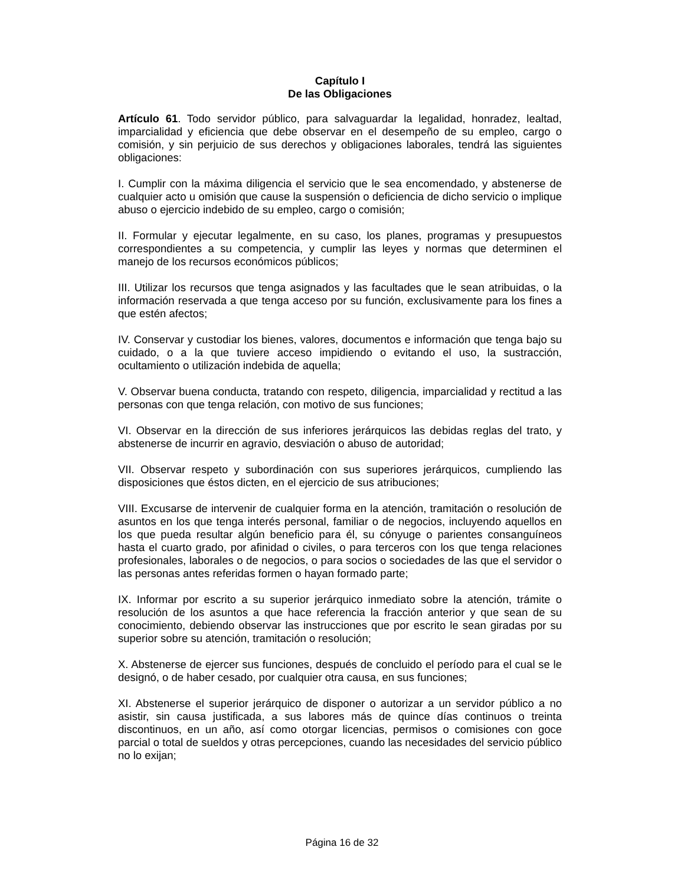Capítulo I
De las Obligaciones
Artículo 61. Todo servidor público, para salvaguardar la legalidad, honradez, lealtad, imparcialidad y eficiencia que debe observar en el desempeño de su empleo, cargo o comisión, y sin perjuicio de sus derechos y obligaciones laborales, tendrá las siguientes obligaciones:
I. Cumplir con la máxima diligencia el servicio que le sea encomendado, y abstenerse de cualquier acto u omisión que cause la suspensión o deficiencia de dicho servicio o implique abuso o ejercicio indebido de su empleo, cargo o comisión;
II. Formular y ejecutar legalmente, en su caso, los planes, programas y presupuestos correspondientes a su competencia, y cumplir las leyes y normas que determinen el manejo de los recursos económicos públicos;
III. Utilizar los recursos que tenga asignados y las facultades que le sean atribuidas, o la información reservada a que tenga acceso por su función, exclusivamente para los fines a que estén afectos;
IV. Conservar y custodiar los bienes, valores, documentos e información que tenga bajo su cuidado, o a la que tuviere acceso impidiendo o evitando el uso, la sustracción, ocultamiento o utilización indebida de aquella;
V. Observar buena conducta, tratando con respeto, diligencia, imparcialidad y rectitud a las personas con que tenga relación, con motivo de sus funciones;
VI. Observar en la dirección de sus inferiores jerárquicos las debidas reglas del trato, y abstenerse de incurrir en agravio, desviación o abuso de autoridad;
VII. Observar respeto y subordinación con sus superiores jerárquicos, cumpliendo las disposiciones que éstos dicten, en el ejercicio de sus atribuciones;
VIII. Excusarse de intervenir de cualquier forma en la atención, tramitación o resolución de asuntos en los que tenga interés personal, familiar o de negocios, incluyendo aquellos en los que pueda resultar algún beneficio para él, su cónyuge o parientes consanguíneos hasta el cuarto grado, por afinidad o civiles, o para terceros con los que tenga relaciones profesionales, laborales o de negocios, o para socios o sociedades de las que el servidor o las personas antes referidas formen o hayan formado parte;
IX. Informar por escrito a su superior jerárquico inmediato sobre la atención, trámite o resolución de los asuntos a que hace referencia la fracción anterior y que sean de su conocimiento, debiendo observar las instrucciones que por escrito le sean giradas por su superior sobre su atención, tramitación o resolución;
X. Abstenerse de ejercer sus funciones, después de concluido el período para el cual se le designó, o de haber cesado, por cualquier otra causa, en sus funciones;
XI. Abstenerse el superior jerárquico de disponer o autorizar a un servidor público a no asistir, sin causa justificada, a sus labores más de quince días continuos o treinta discontinuos, en un año, así como otorgar licencias, permisos o comisiones con goce parcial o total de sueldos y otras percepciones, cuando las necesidades del servicio público no lo exijan;
Página 16 de 32